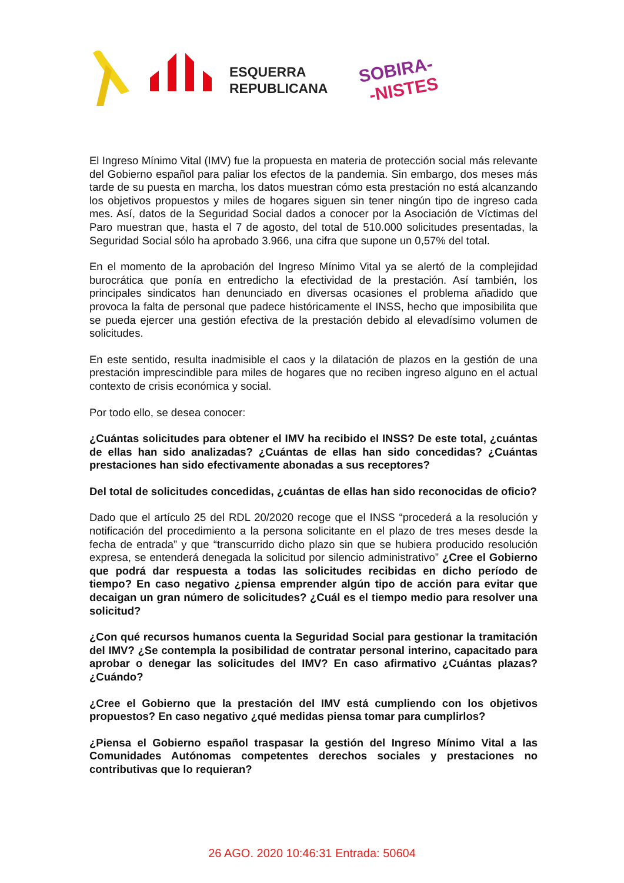ESQUERRA
REPUBLICANA
SOBIRA-
-NISTES
El Ingreso Mínimo Vital (IMV) fue la propuesta en materia de protección social más relevante del Gobierno español para paliar los efectos de la pandemia. Sin embargo, dos meses más tarde de su puesta en marcha, los datos muestran cómo esta prestación no está alcanzando los objetivos propuestos y miles de hogares siguen sin tener ningún tipo de ingreso cada mes. Así, datos de la Seguridad Social dados a conocer por la Asociación de Víctimas del Paro muestran que, hasta el 7 de agosto, del total de 510.000 solicitudes presentadas, la Seguridad Social sólo ha aprobado 3.966, una cifra que supone un 0,57% del total.
En el momento de la aprobación del Ingreso Mínimo Vital ya se alertó de la complejidad burocrática que ponía en entredicho la efectividad de la prestación. Así también, los principales sindicatos han denunciado en diversas ocasiones el problema añadido que provoca la falta de personal que padece históricamente el INSS, hecho que imposibilita que se pueda ejercer una gestión efectiva de la prestación debido al elevadísimo volumen de solicitudes.
En este sentido, resulta inadmisible el caos y la dilatación de plazos en la gestión de una prestación imprescindible para miles de hogares que no reciben ingreso alguno en el actual contexto de crisis económica y social.
Por todo ello, se desea conocer:
¿Cuántas solicitudes para obtener el IMV ha recibido el INSS? De este total, ¿cuántas de ellas han sido analizadas? ¿Cuántas de ellas han sido concedidas? ¿Cuántas prestaciones han sido efectivamente abonadas a sus receptores?
Del total de solicitudes concedidas, ¿cuántas de ellas han sido reconocidas de oficio?
Dado que el artículo 25 del RDL 20/2020 recoge que el INSS “procederá a la resolución y notificación del procedimiento a la persona solicitante en el plazo de tres meses desde la fecha de entrada” y que “transcurrido dicho plazo sin que se hubiera producido resolución expresa, se entenderá denegada la solicitud por silencio administrativo” ¿Cree el Gobierno que podrá dar respuesta a todas las solicitudes recibidas en dicho período de tiempo? En caso negativo ¿piensa emprender algún tipo de acción para evitar que decaigan un gran número de solicitudes? ¿Cuál es el tiempo medio para resolver una solicitud?
¿Con qué recursos humanos cuenta la Seguridad Social para gestionar la tramitación del IMV? ¿Se contempla la posibilidad de contratar personal interino, capacitado para aprobar o denegar las solicitudes del IMV? En caso afirmativo ¿Cuántas plazas? ¿Cuándo?
¿Cree el Gobierno que la prestación del IMV está cumpliendo con los objetivos propuestos? En caso negativo ¿qué medidas piensa tomar para cumplirlos?
¿Piensa el Gobierno español traspasar la gestión del Ingreso Mínimo Vital a las Comunidades Autónomas competentes derechos sociales y prestaciones no contributivas que lo requieran?
26 AGO. 2020 10:46:31 Entrada: 50604